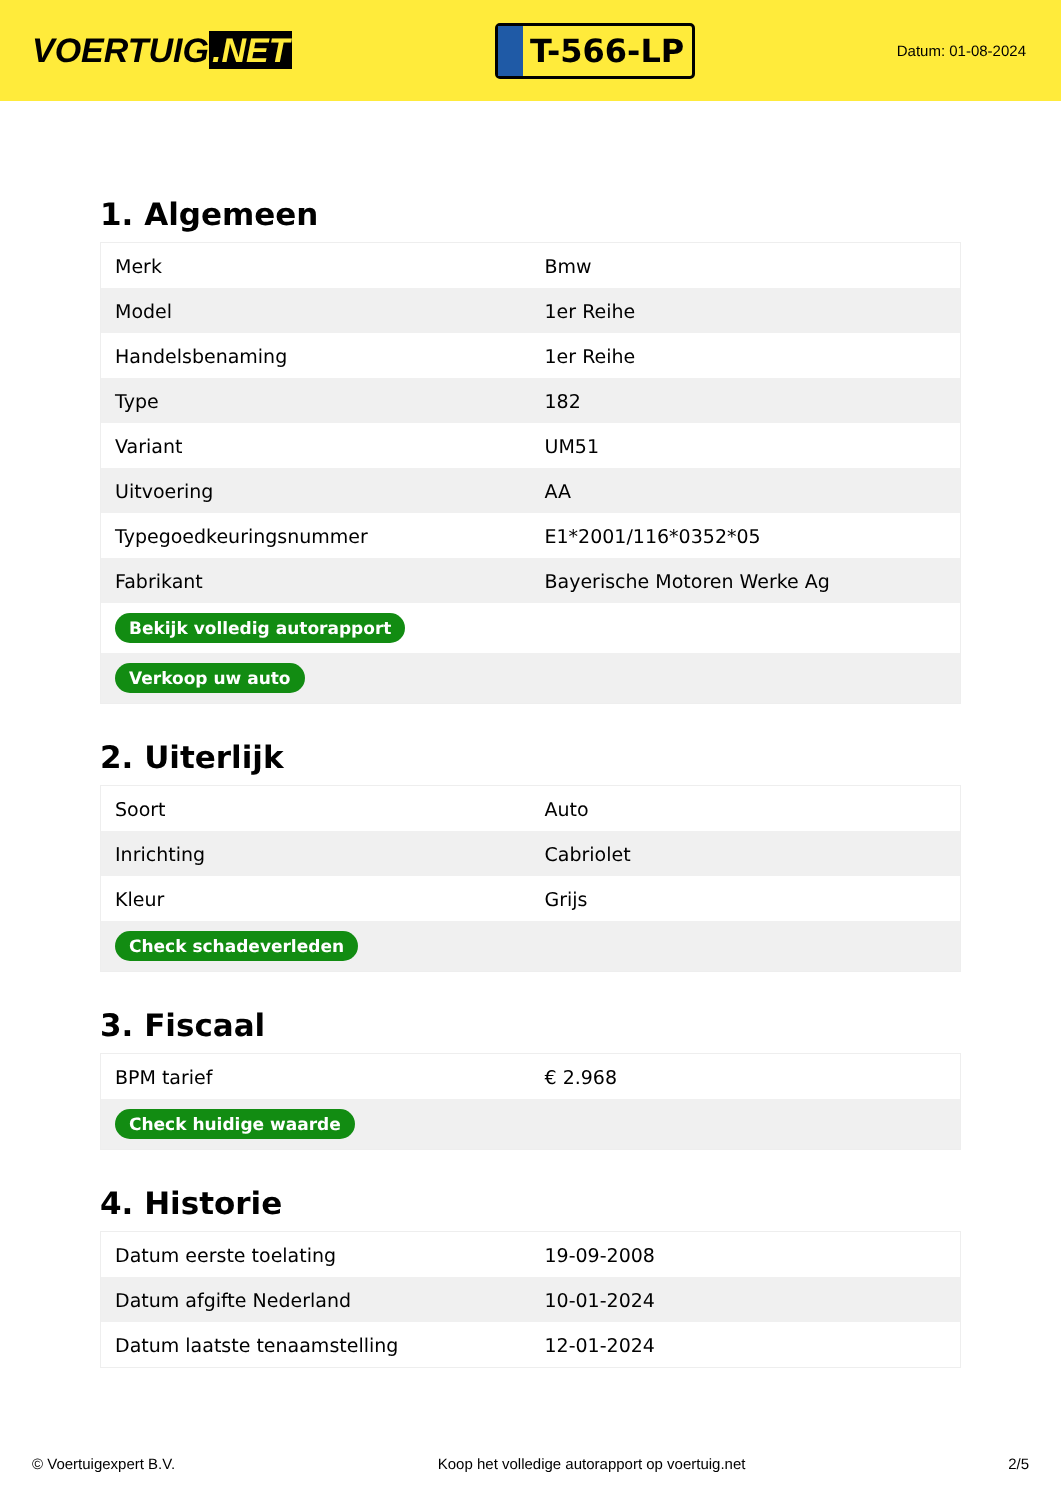VOERTUIG.NET
T-566-LP
Datum: 01-08-2024
1. Algemeen
| Merk | Bmw |
| Model | 1er Reihe |
| Handelsbenaming | 1er Reihe |
| Type | 182 |
| Variant | UM51 |
| Uitvoering | AA |
| Typegoedkeuringsnummer | E1*2001/116*0352*05 |
| Fabrikant | Bayerische Motoren Werke Ag |
| Bekijk volledig autorapport | |
| Verkoop uw auto | |
2. Uiterlijk
| Soort | Auto |
| Inrichting | Cabriolet |
| Kleur | Grijs |
| Check schadeverleden | |
3. Fiscaal
| BPM tarief | € 2.968 |
| Check huidige waarde | |
4. Historie
| Datum eerste toelating | 19-09-2008 |
| Datum afgifte Nederland | 10-01-2024 |
| Datum laatste tenaamstelling | 12-01-2024 |
© Voertuigexpert B.V. Koop het volledige autorapport op voertuig.net 2/5